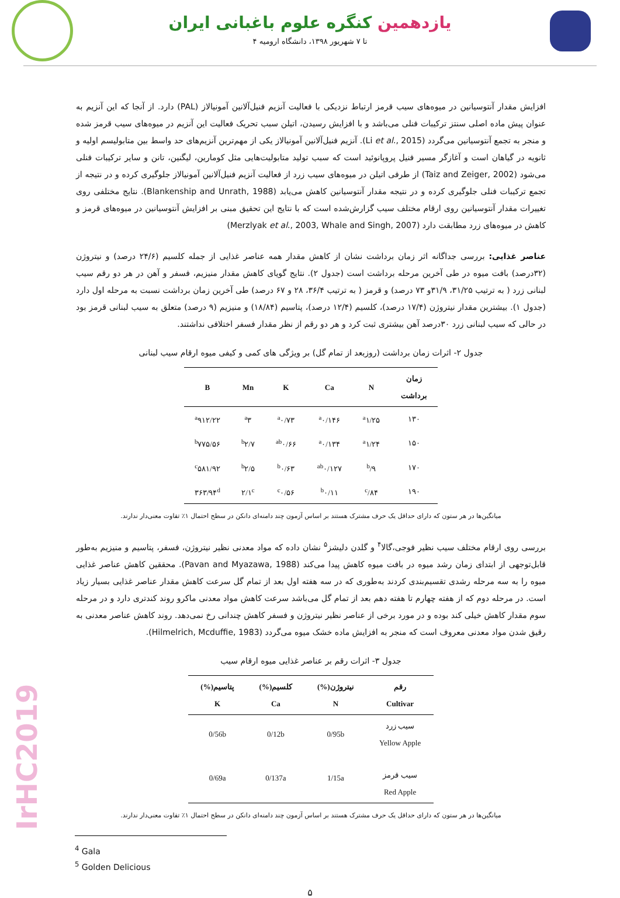یازدهمین کنگره علوم باغبانی ایران
۴ تا ۷ شهریور ۱۳۹۸، دانشگاه ارومیه
IrHC2019
افزایش مقدار آنتوسیانین در میوه‌های سیب قرمز ارتباط نزدیکی با فعالیت آنزیم فنیل‌آلانین آمونیالاز (PAL) دارد. از آنجا که این آنزیم به عنوان پیش ماده اصلی سنتز ترکیبات فنلی می‌باشد و با افزایش رسیدن، اتیلن سبب تحریک فعالیت این آنزیم در میوه‌های سیب قرمز شده و منجر به تجمع آنتوسیانین می‌گردد (Li et al., 2015). آنزیم فنیل‌آلانین آمونیالاز یکی از مهم‌ترین آنزیم‌های حد واسط بین متابولیسم اولیه و ثانویه در گیاهان است و آغازگر مسیر فنیل پروپانوئید است که سبب تولید متابولیت‌هایی مثل کومارین، لیگنین، تانن و سایر ترکیبات فنلی می‌شود (Taiz and Zeiger, 2002) از طرفی اتیلن در میوه‌های سیب زرد از فعالیت آنزیم فنیل‌آلانین آمونیالاز جلوگیری کرده و در نتیجه از تجمع ترکیبات فنلی جلوگیری کرده و در نتیجه مقدار آنتوسیانین کاهش می‌یابد (Blankenship and Unrath, 1988). نتایج مختلفی روی تغییرات مقدار آنتوسیانین روی ارقام مختلف سیب گزارش‌شده است که با نتایج این تحقیق مبنی بر افزایش آنتوسیانین در میوه‌های قرمز و کاهش در میوه‌های زرد مطابقت دارد (Merzlyak et al., 2003, Whale and Singh, 2007)
عناصر غذایی: بررسی جداگانه اثر زمان برداشت نشان از کاهش مقدار همه عناصر غذایی از جمله کلسیم (۲۴/۶ درصد) و نیتروژن (۳۲درصد) بافت میوه در طی آخرین مرحله برداشت است (جدول ۲). نتایج گویای کاهش مقدار منیزیم، فسفر و آهن در هر دو رقم سیب لبنانی زرد ( به ترتیب ۳۱/۲۵، ۳۱/۹و ۷۳ درصد) و قرمز ( به ترتیب ۳۶/۴، ۲۸ و ۶۷ درصد) طی آخرین زمان برداشت نسبت به مرحله اول دارد (جدول ۱). بیشترین مقدار نیتروژن (۱۷/۴ درصد)، کلسیم (۱۲/۴ درصد)، پتاسیم (۱۸/۸۴) و منیزیم (۹ درصد) متعلق به سیب لبنانی قرمز بود در حالی که سیب لبنانی زرد ۳۰درصد آهن بیشتری ثبت کرد و هر دو رقم از نظر مقدار فسفر اختلافی نداشتند.
جدول ۲- اثرات زمان برداشت (روزبعد از تمام گل) بر ویژگی های کمی و کیفی میوه ارقام سیب لبنانی
| زمان برداشت | N | Ca | K | Mn | B |
| --- | --- | --- | --- | --- | --- |
| ۱۳۰ | <sup>a</sup> ۱/۲۵ | <sup>a</sup> ۰/۱۴۶ | <sup>a</sup> ۰/۷۳ | <sup>a</sup> ۳ | <sup>a</sup> ۹۱۲/۲۲ |
| ۱۵۰ | <sup>a</sup> ۱/۲۴ | <sup>a</sup> ۰/۱۳۴ | <sup>ab</sup>۰/۶۶ | <sup>b</sup> ۲/۷ | <sup>b</sup> ۷۷۵/۵۶ |
| ۱۷۰ | <sup>b</sup>/۹ | <sup>ab</sup>۰/۱۲۷ | <sup>b</sup> ۰/۶۳ | <sup>b</sup> ۲/۵ | <sup>c</sup> ۵۸۱/۹۲ |
| ۱۹۰ | <sup>c</sup>/۸۴ | <sup>b</sup> ۰/۱۱ | <sup>c</sup> ۰/۵۶ | ۲/۱<sup>c</sup> | ۳۶۳/۹۴<sup>d</sup> |
میانگین‌ها در هر ستون که دارای حداقل یک حرف مشترک هستند بر اساس آزمون چند دامنه‌ای دانکن در سطح احتمال ۱٪ تفاوت معنی‌دار ندارند.
بررسی روی ارقام مختلف سیب نظیر فوجی،گالا<sup>۴</sup> و گلدن دلیشز<sup>۵</sup> نشان داده که مواد معدنی نظیر نیتروژن، فسفر، پتاسیم و منیزیم به‌طور قابل‌توجهی از ابتدای زمان رشد میوه در بافت میوه کاهش پیدا می‌کند (Pavan and Myazawa, 1988). محققین کاهش عناصر غذایی میوه را به سه مرحله رشدی تقسیم‌بندی کردند به‌طوری که در سه هفته اول بعد از تمام گل سرعت کاهش مقدار عناصر غذایی بسیار زیاد است. در مرحله دوم که از هفته چهارم تا هفته دهم بعد از تمام گل می‌باشد سرعت کاهش مواد معدنی ماکرو روند کندتری دارد و در مرحله سوم مقدار کاهش خیلی کند بوده و در مورد برخی از عناصر نظیر نیتروژن و فسفر کاهش چندانی رخ نمی‌دهد. روند کاهش عناصر معدنی به رقیق شدن مواد معدنی معروف است که منجر به افزایش ماده خشک میوه می‌گردد (Hilmelrich, Mcduffie, 1983).
جدول ۳- اثرات رقم بر عناصر غذایی میوه ارقام سیب
| رقم Cultivar | نیتروژن(%) N | کلسیم(%) Ca | پتاسیم(%) K |
| --- | --- | --- | --- |
| سیب زرد Yellow Apple | 0/95b | 0/12b | 0/56b |
| سیب قرمز Red Apple | 1/15a | 0/137a | 0/69a |
میانگین‌ها در هر ستون که دارای حداقل یک حرف مشترک هستند بر اساس آزمون چند دامنه‌ای دانکن در سطح احتمال ۱٪ تفاوت معنی‌دار ندارند.
<sup>4</sup> Gala
<sup>5</sup> Golden Delicious
۵